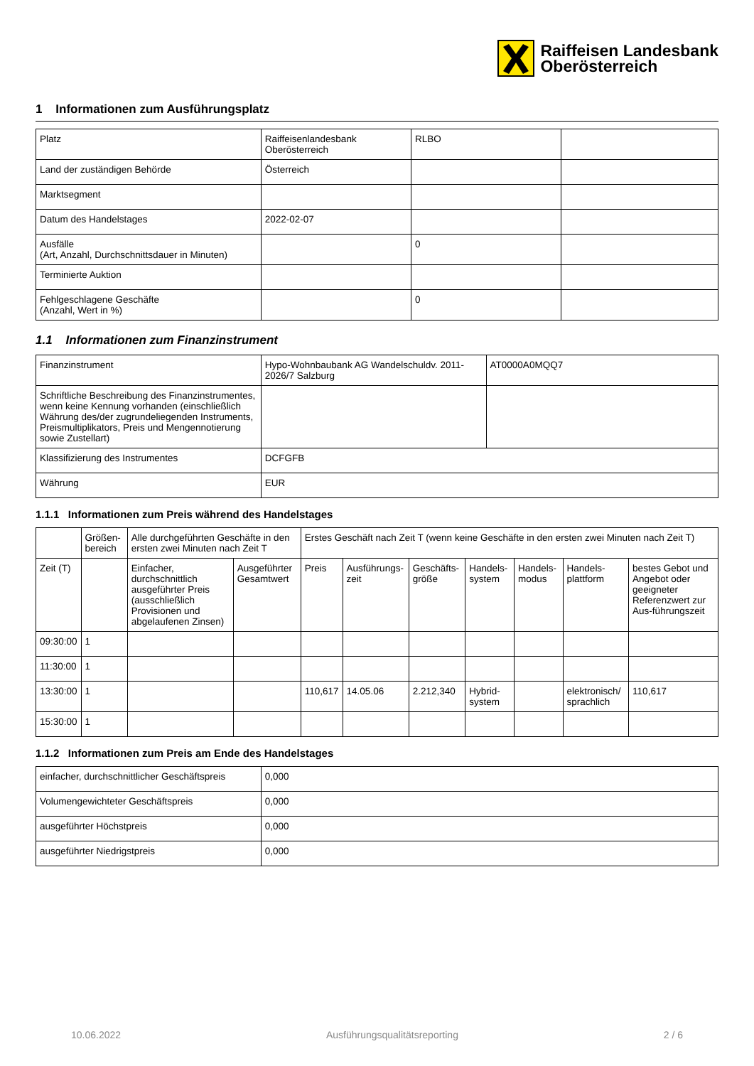Raiffeisen Landesbank
Oberösterreich
1 Informationen zum Ausführungsplatz
| Platz | Raiffeisenlandesbank Oberösterreich | RLBO | |
| Land der zuständigen Behörde | Österreich | | |
| Marktsegment | | | |
| Datum des Handelstages | 2022-02-07 | | |
| Ausfälle (Art, Anzahl, Durchschnittsdauer in Minuten) | | 0 | |
| Terminierte Auktion | | | |
| Fehlgeschlagene Geschäfte (Anzahl, Wert in %) | | 0 | |
1.1 Informationen zum Finanzinstrument
| Finanzinstrument | Hypo-Wohnbaubank AG Wandelschuldv. 2011-2026/7 Salzburg | AT0000A0MQQ7 |
| Schriftliche Beschreibung des Finanzinstrumentes, wenn keine Kennung vorhanden (einschließlich Währung des/der zugrundeliegenden Instruments, Preismultiplikators, Preis und Mengennotierung sowie Zustellart) | | |
| Klassifizierung des Instrumentes | DCFGFB | |
| Währung | EUR | |
1.1.1 Informationen zum Preis während des Handelstages
| | Größen-bereich | Alle durchgeführten Geschäfte in den ersten zwei Minuten nach Zeit T | | Erstes Geschäft nach Zeit T (wenn keine Geschäfte in den ersten zwei Minuten nach Zeit T) | | | | | | |
| --- | --- | --- | --- | --- | --- | --- | --- | --- | --- | --- |
| Zeit (T) | | Einfacher, durchschnittlich ausgeführter Preis (ausschließlich Provisionen und abgelaufenen Zinsen) | Ausgeführter Gesamtwert | Preis | Ausführungs-zeit | Geschäfts-größe | Handels-system | Handels-modus | Handels-plattform | bestes Gebot und Angebot oder geeigneter Referenzwert zur Aus-führungszeit |
| 09:30:00 | 1 | | | | | | | | | |
| 11:30:00 | 1 | | | | | | | | | |
| 13:30:00 | 1 | | | 110,617 | 14.05.06 | 2.212,340 | Hybrid-system | | elektronisch/ sprachlich | 110,617 |
| 15:30:00 | 1 | | | | | | | | | |
1.1.2 Informationen zum Preis am Ende des Handelstages
| einfacher, durchschnittlicher Geschäftspreis | 0,000 |
| Volumengewichteter Geschäftspreis | 0,000 |
| ausgeführter Höchstpreis | 0,000 |
| ausgeführter Niedrigstpreis | 0,000 |
10.06.2022 Ausführungsqualitätsreporting 2 / 6